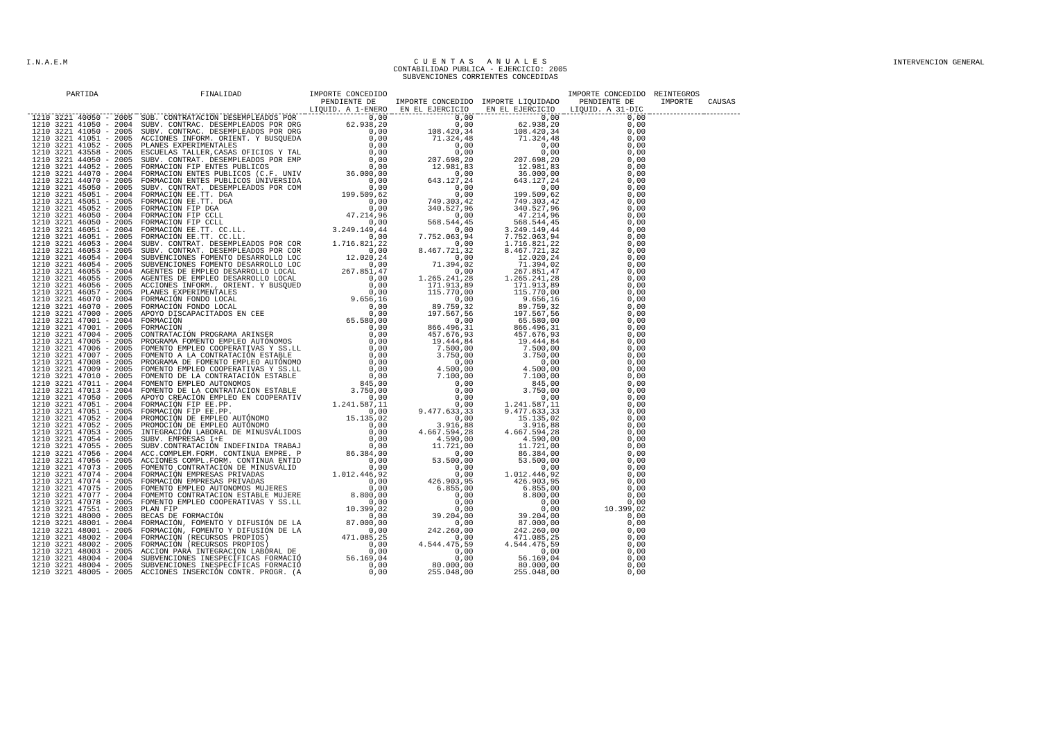I.N.A.E.M
C U E N T A S A N U A L E S
CONTABILIDAD PUBLICA - EJERCICIO: 2005
SUBVENCIONES CORRIENTES CONCEDIDAS
INTERVENCION GENERAL
| PARTIDA | FINALIDAD | IMPORTE CONCEDIDO PENDIENTE DE LIQUID. A 1-ENERO | IMPORTE CONCEDIDO EN EL EJERCICIO | IMPORTE LIQUIDADO EN EL EJERCICIO | IMPORTE CONCEDIDO PENDIENTE DE LIQUID. A 31-DIC | REINTEGROS IMPORTE | CAUSAS |
| --- | --- | --- | --- | --- | --- | --- | --- |
| 1210 3221 40050 - 2005 | SUB. CONTRATACIÓN DESEMPLEADOS POR | 0,00 | 0,00 | 0,00 | 0,00 | | |
| 1210 3221 41050 - 2004 | SUBV. CONTRAC. DESEMPLEADOS POR ORG | 62.938,20 | 0,00 | 62.938,20 | 0,00 | | |
| 1210 3221 41050 - 2005 | SUBV. CONTRAC. DESEMPLEADOS POR ORG | 0,00 | 108.420,34 | 108.420,34 | 0,00 | | |
| 1210 3221 41051 - 2005 | ACCIONES INFORM. ORIENT. Y BUSQUEDA | 0,00 | 71.324,48 | 71.324,48 | 0,00 | | |
| 1210 3221 41052 - 2005 | PLANES EXPERIMENTALES | 0,00 | 0,00 | 0,00 | 0,00 | | |
| 1210 3221 43558 - 2005 | ESCUELAS TALLER,CASAS OFICIOS Y TAL | 0,00 | 0,00 | 0,00 | 0,00 | | |
| 1210 3221 44050 - 2005 | SUBV. CONTRAT. DESEMPLEADOS POR EMP | 0,00 | 207.698,20 | 207.698,20 | 0,00 | | |
| 1210 3221 44052 - 2005 | FORMACION FIP ENTES PUBLICOS | 0,00 | 12.981,83 | 12.981,83 | 0,00 | | |
| 1210 3221 44070 - 2004 | FORMACION ENTES PUBLICOS (C.F. UNIV | 36.000,00 | 0,00 | 36.000,00 | 0,00 | | |
| 1210 3221 44070 - 2005 | FORMACION ENTES PUBLICOS UNIVERSIDA | 0,00 | 643.127,24 | 643.127,24 | 0,00 | | |
| 1210 3221 45050 - 2005 | SUBV. CONTRAT. DESEMPLEADOS POR COM | 0,00 | 0,00 | 0,00 | 0,00 | | |
| 1210 3221 45051 - 2004 | FORMACIÓN EE.TT. DGA | 199.509,62 | 0,00 | 199.509,62 | 0,00 | | |
| 1210 3221 45051 - 2005 | FORMACIÓN EE.TT. DGA | 0,00 | 749.303,42 | 749.303,42 | 0,00 | | |
| 1210 3221 45052 - 2005 | FORMACION FIP DGA | 0,00 | 340.527,96 | 340.527,96 | 0,00 | | |
| 1210 3221 46050 - 2004 | FORMACION FIP CCLL | 47.214,96 | 0,00 | 47.214,96 | 0,00 | | |
| 1210 3221 46050 - 2005 | FORMACION FIP CCLL | 0,00 | 568.544,45 | 568.544,45 | 0,00 | | |
| 1210 3221 46051 - 2004 | FORMACIÓN EE.TT. CC.LL. | 3.249.149,44 | 0,00 | 3.249.149,44 | 0,00 | | |
| 1210 3221 46051 - 2005 | FORMACIÓN EE.TT. CC.LL. | 0,00 | 7.752.063,94 | 7.752.063,94 | 0,00 | | |
| 1210 3221 46053 - 2004 | SUBV. CONTRAT. DESEMPLEADOS POR COR | 1.716.821,22 | 0,00 | 1.716.821,22 | 0,00 | | |
| 1210 3221 46053 - 2005 | SUBV. CONTRAT. DESEMPLEADOS POR COR | 0,00 | 8.467.721,32 | 8.467.721,32 | 0,00 | | |
| 1210 3221 46054 - 2004 | SUBVENCIONES FOMENTO DESARROLLO LOC | 12.020,24 | 0,00 | 12.020,24 | 0,00 | | |
| 1210 3221 46054 - 2005 | SUBVENCIONES FOMENTO DESARROLLO LOC | 0,00 | 71.394,02 | 71.394,02 | 0,00 | | |
| 1210 3221 46055 - 2004 | AGENTES DE EMPLEO DESARROLLO LOCAL | 267.851,47 | 0,00 | 267.851,47 | 0,00 | | |
| 1210 3221 46055 - 2005 | AGENTES DE EMPLEO DESARROLLO LOCAL | 0,00 | 1.265.241,28 | 1.265.241,28 | 0,00 | | |
| 1210 3221 46056 - 2005 | ACCIONES INFORM., ORIENT. Y BUSQUED | 0,00 | 171.913,89 | 171.913,89 | 0,00 | | |
| 1210 3221 46057 - 2005 | PLANES EXPERIMENTALES | 0,00 | 115.770,00 | 115.770,00 | 0,00 | | |
| 1210 3221 46070 - 2004 | FORMACIÓN FONDO LOCAL | 9.656,16 | 0,00 | 9.656,16 | 0,00 | | |
| 1210 3221 46070 - 2005 | FORMACIÓN FONDO LOCAL | 0,00 | 89.759,32 | 89.759,32 | 0,00 | | |
| 1210 3221 47000 - 2005 | APOYO DISCAPACITADOS EN CEE | 0,00 | 197.567,56 | 197.567,56 | 0,00 | | |
| 1210 3221 47001 - 2004 | FORMACIÓN | 65.580,00 | 0,00 | 65.580,00 | 0,00 | | |
| 1210 3221 47001 - 2005 | FORMACIÓN | 0,00 | 866.496,31 | 866.496,31 | 0,00 | | |
| 1210 3221 47004 - 2005 | CONTRATACIÓN PROGRAMA ARINSER | 0,00 | 457.676,93 | 457.676,93 | 0,00 | | |
| 1210 3221 47005 - 2005 | PROGRAMA FOMENTO EMPLEO AUTÓNOMOS | 0,00 | 19.444,84 | 19.444,84 | 0,00 | | |
| 1210 3221 47006 - 2005 | FOMENTO EMPLEO COOPERATIVAS Y SS.LL | 0,00 | 7.500,00 | 7.500,00 | 0,00 | | |
| 1210 3221 47007 - 2005 | FOMENTO A LA CONTRATACIÓN ESTABLE | 0,00 | 3.750,00 | 3.750,00 | 0,00 | | |
| 1210 3221 47008 - 2005 | PROGRAMA DE FOMENTO EMPLEO AUTÓNOMO | 0,00 | 0,00 | 0,00 | 0,00 | | |
| 1210 3221 47009 - 2005 | FOMENTO EMPLEO COOPERATIVAS Y SS.LL | 0,00 | 4.500,00 | 4.500,00 | 0,00 | | |
| 1210 3221 47010 - 2005 | FOMENTO DE LA CONTRATACIÓN ESTABLE | 0,00 | 7.100,00 | 7.100,00 | 0,00 | | |
| 1210 3221 47011 - 2004 | FOMENTO EMPLEO AUTONOMOS | 845,00 | 0,00 | 845,00 | 0,00 | | |
| 1210 3221 47013 - 2004 | FOMENTO DE LA CONTRATACION ESTABLE | 3.750,00 | 0,00 | 3.750,00 | 0,00 | | |
| 1210 3221 47050 - 2005 | APOYO CREACIÓN EMPLEO EN COOPERATIV | 0,00 | 0,00 | 0,00 | 0,00 | | |
| 1210 3221 47051 - 2004 | FORMACIÓN FIP EE.PP. | 1.241.587,11 | 0,00 | 1.241.587,11 | 0,00 | | |
| 1210 3221 47051 - 2005 | FORMACIÓN FIP EE.PP. | 0,00 | 9.477.633,33 | 9.477.633,33 | 0,00 | | |
| 1210 3221 47052 - 2004 | PROMOCIÓN DE EMPLEO AUTÓNOMO | 15.135,02 | 0,00 | 15.135,02 | 0,00 | | |
| 1210 3221 47052 - 2005 | PROMOCIÓN DE EMPLEO AUTÓNOMO | 0,00 | 3.916,88 | 3.916,88 | 0,00 | | |
| 1210 3221 47053 - 2005 | INTEGRACIÓN LABORAL DE MINUSVÁLIDOS | 0,00 | 4.667.594,28 | 4.667.594,28 | 0,00 | | |
| 1210 3221 47054 - 2005 | SUBV. EMPRESAS I+E | 0,00 | 4.590,00 | 4.590,00 | 0,00 | | |
| 1210 3221 47055 - 2005 | SUBV.CONTRATACIÓN INDEFINIDA TRABAJ | 0,00 | 11.721,00 | 11.721,00 | 0,00 | | |
| 1210 3221 47056 - 2004 | ACC.COMPLEM.FORM. CONTINUA EMPRE. P | 86.384,00 | 0,00 | 86.384,00 | 0,00 | | |
| 1210 3221 47056 - 2005 | ACCIONES COMPL.FORM. CONTINUA ENTID | 0,00 | 53.500,00 | 53.500,00 | 0,00 | | |
| 1210 3221 47073 - 2005 | FOMENTO CONTRATACIÓN DE MINUSVÁLID | 0,00 | 0,00 | 0,00 | 0,00 | | |
| 1210 3221 47074 - 2004 | FORMACIÓN EMPRESAS PRIVADAS | 1.012.446,92 | 0,00 | 1.012.446,92 | 0,00 | | |
| 1210 3221 47074 - 2005 | FORMACIÓN EMPRESAS PRIVADAS | 0,00 | 426.903,95 | 426.903,95 | 0,00 | | |
| 1210 3221 47075 - 2005 | FOMENTO EMPLEO AUTONOMOS MUJERES | 0,00 | 6.855,00 | 6.855,00 | 0,00 | | |
| 1210 3221 47077 - 2004 | FOMEMTO CONTRATACION ESTABLE MUJERE | 8.800,00 | 0,00 | 8.800,00 | 0,00 | | |
| 1210 3221 47078 - 2005 | FOMENTO EMPLEO COOPERATIVAS Y SS.LL | 0,00 | 0,00 | 0,00 | 0,00 | | |
| 1210 3221 47551 - 2003 | PLAN FIP | 10.399,02 | 0,00 | 0,00 | 10.399,02 | | |
| 1210 3221 48000 - 2005 | BECAS DE FORMACIÓN | 0,00 | 39.204,00 | 39.204,00 | 0,00 | | |
| 1210 3221 48001 - 2004 | FORMACIÓN, FOMENTO Y DIFUSIÓN DE LA | 87.000,00 | 0,00 | 87.000,00 | 0,00 | | |
| 1210 3221 48001 - 2005 | FORMACIÓN, FOMENTO Y DIFUSIÓN DE LA | 0,00 | 242.260,00 | 242.260,00 | 0,00 | | |
| 1210 3221 48002 - 2004 | FORMACIÓN (RECURSOS PROPIOS) | 471.085,25 | 0,00 | 471.085,25 | 0,00 | | |
| 1210 3221 48002 - 2005 | FORMACIÓN (RECURSOS PROPIOS) | 0,00 | 4.544.475,59 | 4.544.475,59 | 0,00 | | |
| 1210 3221 48003 - 2005 | ACCION PARA INTEGRACION LABORAL DE | 0,00 | 0,00 | 0,00 | 0,00 | | |
| 1210 3221 48004 - 2004 | SUBVENCIONES INESPECÍFICAS FORMACIÓ | 56.169,04 | 0,00 | 56.169,04 | 0,00 | | |
| 1210 3221 48004 - 2005 | SUBVENCIONES INESPECÍFICAS FORMACIÓ | 0,00 | 80.000,00 | 80.000,00 | 0,00 | | |
| 1210 3221 48005 - 2005 | ACCIONES INSERCIÓN CONTR. PROGR. (A | 0,00 | 255.048,00 | 255.048,00 | 0,00 | | |